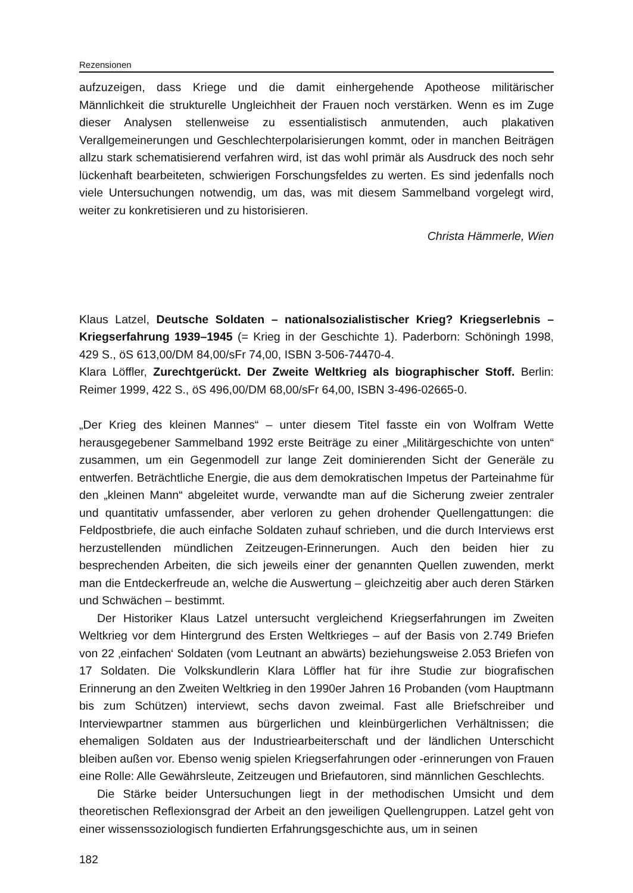Rezensionen
aufzuzeigen, dass Kriege und die damit einhergehende Apotheose militärischer Männlichkeit die strukturelle Ungleichheit der Frauen noch verstärken. Wenn es im Zuge dieser Analysen stellenweise zu essentialistisch anmutenden, auch plakativen Verallgemeinerungen und Geschlechterpolarisierungen kommt, oder in manchen Beiträgen allzu stark schematisierend verfahren wird, ist das wohl primär als Ausdruck des noch sehr lückenhaft bearbeiteten, schwierigen Forschungsfeldes zu werten. Es sind jedenfalls noch viele Untersuchungen notwendig, um das, was mit diesem Sammelband vorgelegt wird, weiter zu konkretisieren und zu historisieren.
Christa Hämmerle, Wien
Klaus Latzel, Deutsche Soldaten – nationalsozialistischer Krieg? Kriegserlebnis – Kriegserfahrung 1939–1945 (= Krieg in der Geschichte 1). Paderborn: Schöningh 1998, 429 S., öS 613,00/DM 84,00/sFr 74,00, ISBN 3-506-74470-4.
Klara Löffler, Zurechtgerückt. Der Zweite Weltkrieg als biographischer Stoff. Berlin: Reimer 1999, 422 S., öS 496,00/DM 68,00/sFr 64,00, ISBN 3-496-02665-0.
„Der Krieg des kleinen Mannes“ – unter diesem Titel fasste ein von Wolfram Wette herausgegebener Sammelband 1992 erste Beiträge zu einer „Militärgeschichte von unten“ zusammen, um ein Gegenmodell zur lange Zeit dominierenden Sicht der Generäle zu entwerfen. Beträchtliche Energie, die aus dem demokratischen Impetus der Parteinahme für den „kleinen Mann“ abgeleitet wurde, verwandte man auf die Sicherung zweier zentraler und quantitativ umfassender, aber verloren zu gehen drohender Quellengattungen: die Feldpostbriefe, die auch einfache Soldaten zuhauf schrieben, und die durch Interviews erst herzustellenden mündlichen Zeitzeugen-Erinnerungen. Auch den beiden hier zu besprechenden Arbeiten, die sich jeweils einer der genannten Quellen zuwenden, merkt man die Entdeckerfreude an, welche die Auswertung – gleichzeitig aber auch deren Stärken und Schwächen – bestimmt.
Der Historiker Klaus Latzel untersucht vergleichend Kriegserfahrungen im Zweiten Weltkrieg vor dem Hintergrund des Ersten Weltkrieges – auf der Basis von 2.749 Briefen von 22 ‚einfachen‘ Soldaten (vom Leutnant an abwärts) beziehungsweise 2.053 Briefen von 17 Soldaten. Die Volkskundlerin Klara Löffler hat für ihre Studie zur biografischen Erinnerung an den Zweiten Weltkrieg in den 1990er Jahren 16 Probanden (vom Hauptmann bis zum Schützen) interviewt, sechs davon zweimal. Fast alle Briefschreiber und Interviewpartner stammen aus bürgerlichen und kleinbürgerlichen Verhältnissen; die ehemaligen Soldaten aus der Industriearbeiterschaft und der ländlichen Unterschicht bleiben außen vor. Ebenso wenig spielen Kriegserfahrungen oder -erinnerungen von Frauen eine Rolle: Alle Gewährsleute, Zeitzeugen und Briefautoren, sind männlichen Geschlechts.
Die Stärke beider Untersuchungen liegt in der methodischen Umsicht und dem theoretischen Reflexionsgrad der Arbeit an den jeweiligen Quellengruppen. Latzel geht von einer wissenssoziologisch fundierten Erfahrungsgeschichte aus, um in seinen
182